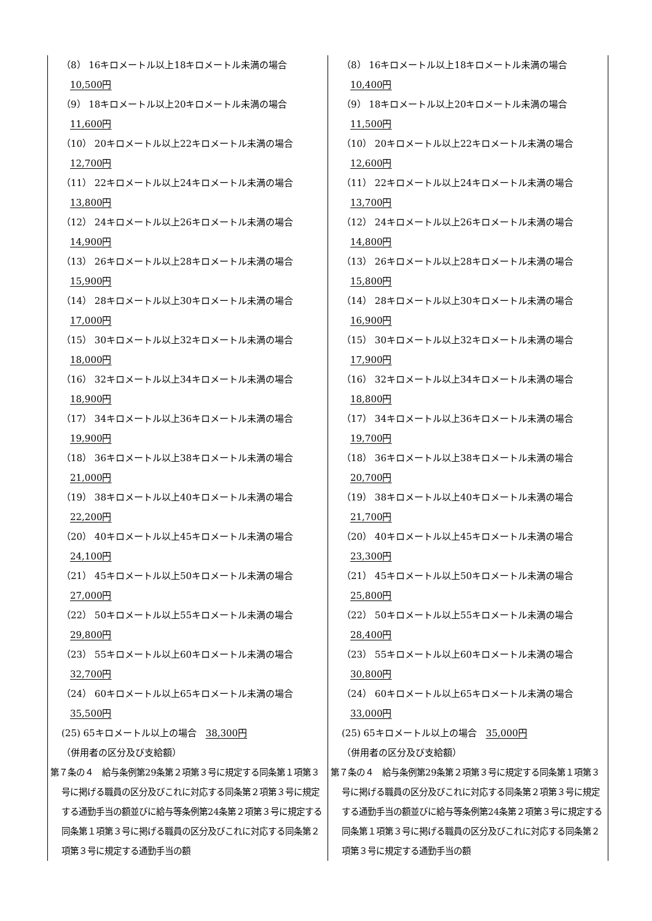| （8） 16キロメートル以上18キロメートル未満の場合 10,500円 （9） 18キロメートル以上20キロメートル未満の場合 11,600円 （10） 20キロメートル以上22キロメートル未満の場合 12,700円 （11） 22キロメートル以上24キロメートル未満の場合 13,800円 （12） 24キロメートル以上26キロメートル未満の場合 14,900円 （13） 26キロメートル以上28キロメートル未満の場合 15,900円 （14） 28キロメートル以上30キロメートル未満の場合 17,000円 （15） 30キロメートル以上32キロメートル未満の場合 18,000円 （16） 32キロメートル以上34キロメートル未満の場合 18,900円 （17） 34キロメートル以上36キロメートル未満の場合 19,900円 （18） 36キロメートル以上38キロメートル未満の場合 21,000円 （19） 38キロメートル以上40キロメートル未満の場合 22,200円 （20） 40キロメートル以上45キロメートル未満の場合 24,100円 （21） 45キロメートル以上50キロメートル未満の場合 27,000円 （22） 50キロメートル以上55キロメートル未満の場合 29,800円 （23） 55キロメートル以上60キロメートル未満の場合 32,700円 （24） 60キロメートル以上65キロメートル未満の場合 35,500円 (25) 65キロメートル以上の場合 38,300円 （併用者の区分及び支給額） 第７条の４ 給与条例第29条第２項第３号に規定する同条第１項第３号に掲げる職員の区分及びこれに対応する同条第２項第３号に規定する通勤手当の額並びに給与等条例第24条第２項第３号に規定する同条第１項第３号に掲げる職員の区分及びこれに対応する同条第２項第３号に規定する通勤手当の額 | （8） 16キロメートル以上18キロメートル未満の場合 10,400円 （9） 18キロメートル以上20キロメートル未満の場合 11,500円 （10） 20キロメートル以上22キロメートル未満の場合 12,600円 （11） 22キロメートル以上24キロメートル未満の場合 13,700円 （12） 24キロメートル以上26キロメートル未満の場合 14,800円 （13） 26キロメートル以上28キロメートル未満の場合 15,800円 （14） 28キロメートル以上30キロメートル未満の場合 16,900円 （15） 30キロメートル以上32キロメートル未満の場合 17,900円 （16） 32キロメートル以上34キロメートル未満の場合 18,800円 （17） 34キロメートル以上36キロメートル未満の場合 19,700円 （18） 36キロメートル以上38キロメートル未満の場合 20,700円 （19） 38キロメートル以上40キロメートル未満の場合 21,700円 （20） 40キロメートル以上45キロメートル未満の場合 23,300円 （21） 45キロメートル以上50キロメートル未満の場合 25,800円 （22） 50キロメートル以上55キロメートル未満の場合 28,400円 （23） 55キロメートル以上60キロメートル未満の場合 30,800円 （24） 60キロメートル以上65キロメートル未満の場合 33,000円 (25) 65キロメートル以上の場合 35,000円 （併用者の区分及び支給額） 第７条の４ 給与条例第29条第２項第３号に規定する同条第１項第３号に掲げる職員の区分及びこれに対応する同条第２項第３号に規定する通勤手当の額並びに給与等条例第24条第２項第３号に規定する同条第１項第３号に掲げる職員の区分及びこれに対応する同条第２項第３号に規定する通勤手当の額 |